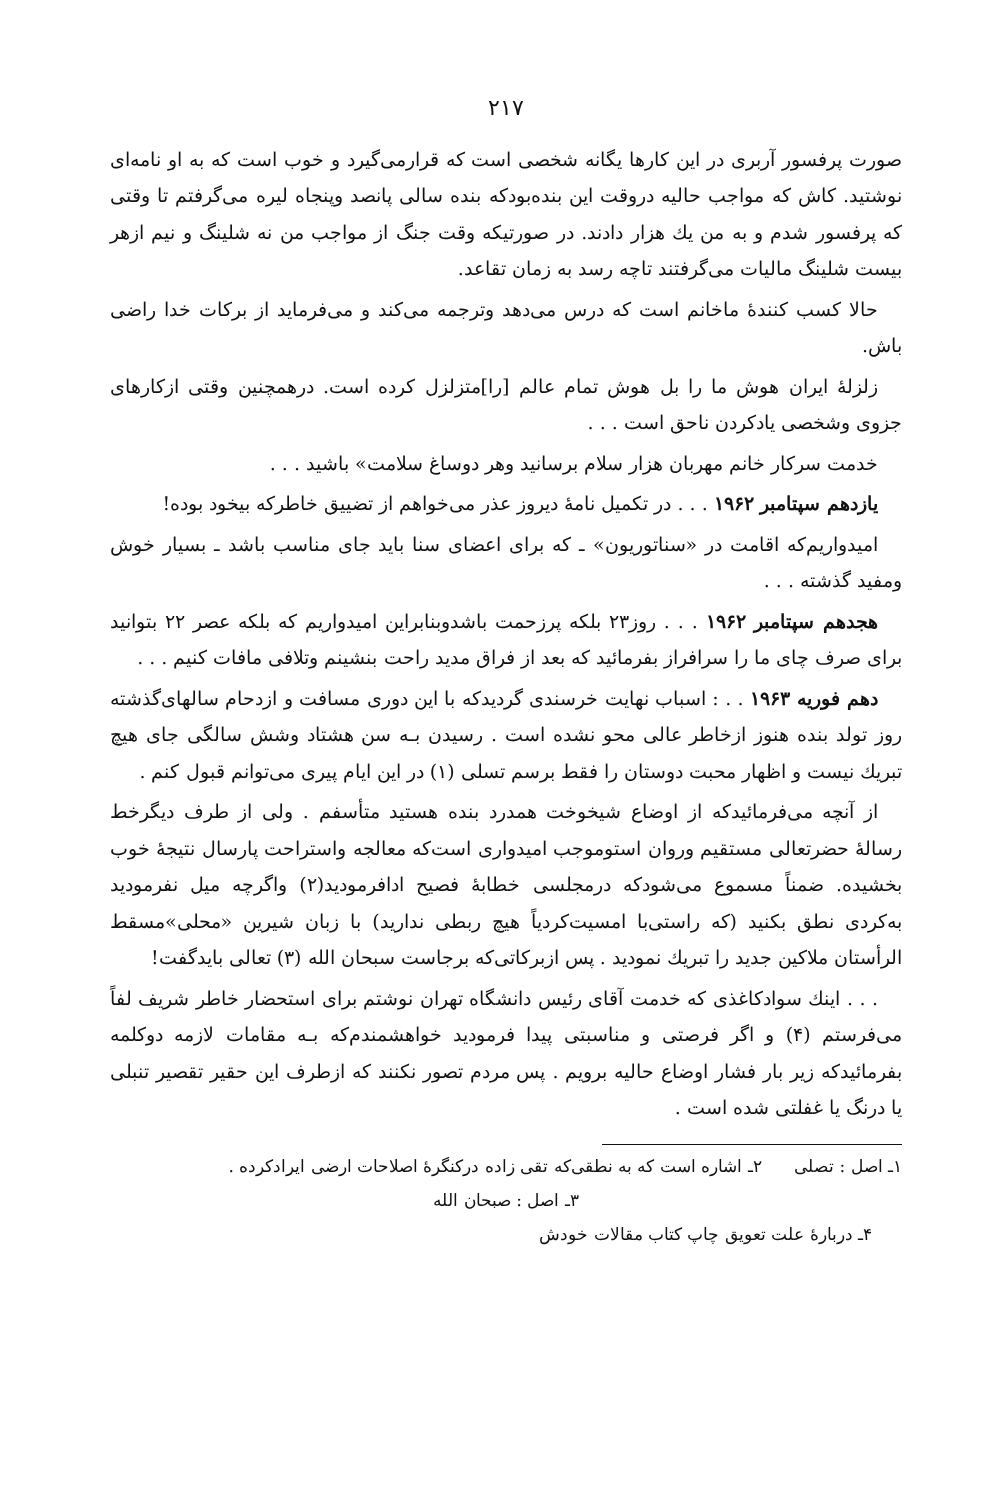۲۱۷
صورت پرفسور آربری در این کارها یگانه شخصی است که قرارمی‌گیرد و خوب است که به او نامه‌ای نوشتید. کاش که مواجب حالیه دروقت این بنده‌بودکه بنده سالی پانصد وپنجاه لیره می‌گرفتم تا وقتی که پرفسور شدم و به من یك هزار دادند. در صورتیکه وقت جنگ از مواجب من نه شلینگ و نیم ازهر بیست شلینگ مالیات می‌گرفتند تاچه رسد به زمان تقاعد.
حالا کسب کنندهٔ ماخانم است که درس می‌دهد وترجمه می‌کند و می‌فرماید از برکات خدا راضی باش.
زلزلهٔ ایران هوش ما را بل هوش تمام عالم [را]متزلزل کرده است. درهمچنین وقتی ازکارهای جزوی وشخصی یادکردن ناحق است . . .
خدمت سرکار خانم مهربان هزار سلام برسانید وهر دوساغ سلامت» باشید . . .
یازدهم سپتامبر ۱۹۶۲ . . . در تکمیل نامهٔ دیروز عذر می‌خواهم از تضییق خاطرکه بیخود بوده!
امیدواریم‌که اقامت در «سناتوریون» ـ که برای اعضای سنا باید جای مناسب باشد ـ بسیار خوش ومفید گذشته . . .
هجدهم سپتامبر ۱۹۶۲ . . . روز۲۳ بلکه پرزحمت باشدوبنابراین امیدواریم که بلکه عصر ۲۲ بتوانید برای صرف چای ما را سرافراز بفرمائید که بعد از فراق مدید راحت بنشینم وتلافی مافات کنیم . . .
دهم فوریه ۱۹۶۳ . . : اسباب نهایت خرسندی گردیدکه با این دوری مسافت و ازدحام سالهای‌گذشته روز تولد بنده هنوز ازخاطر عالی محو نشده است . رسیدن بـه سن هشتاد وشش سالگی جای هیچ تبریك نیست و اظهار محبت دوستان را فقط برسم تسلی (۱) در این ایام پیری می‌توانم قبول کنم .
از آنچه می‌فرمائیدکه از اوضاع شیخوخت همدرد بنده هستید متأسفم . ولی از طرف دیگرخط رسالهٔ حضرتعالی مستقیم وروان استوموجب امیدواری است‌که معالجه واستراحت پارسال نتیجهٔ خوب بخشیده. ضمناً مسموع می‌شودکه درمجلسی خطابهٔ فصیح ادافرمودید(۲) واگرچه میل نفرمودید به‌کردی نطق بکنید (که راستی‌با امسیت‌کردیاً هیچ ربطی ندارید) با زبان شیرین «محلی»مسقط الرأستان ملاکین جدید را تبریك نمودید . پس ازبرکاتی‌که برجاست سبحان الله (۳) تعالی بایدگفت!
. . . اینك سوادکاغذی که خدمت آقای رئیس دانشگاه تهران نوشتم برای استحضار خاطر شریف لفاً می‌فرستم (۴) و اگر فرصتی و مناسبتی پیدا فرمودید خواهشمندم‌که بـه مقامات لازمه دوکلمه بفرمائیدکه زیر بار فشار اوضاع حالیه برویم . پس مردم تصور نکنند که ازطرف این حقیر تقصیر تنبلی یا درنگ یا غفلتی شده است .
۱ـ اصل : تصلی ۲ـ اشاره است که به نطقی‌که تقی زاده درکنگرهٔ اصلاحات ارضی ایرادکرده .
۳ـ اصل : صبحان الله
۴ـ دربارهٔ علت تعویق چاپ کتاب مقالات خودش